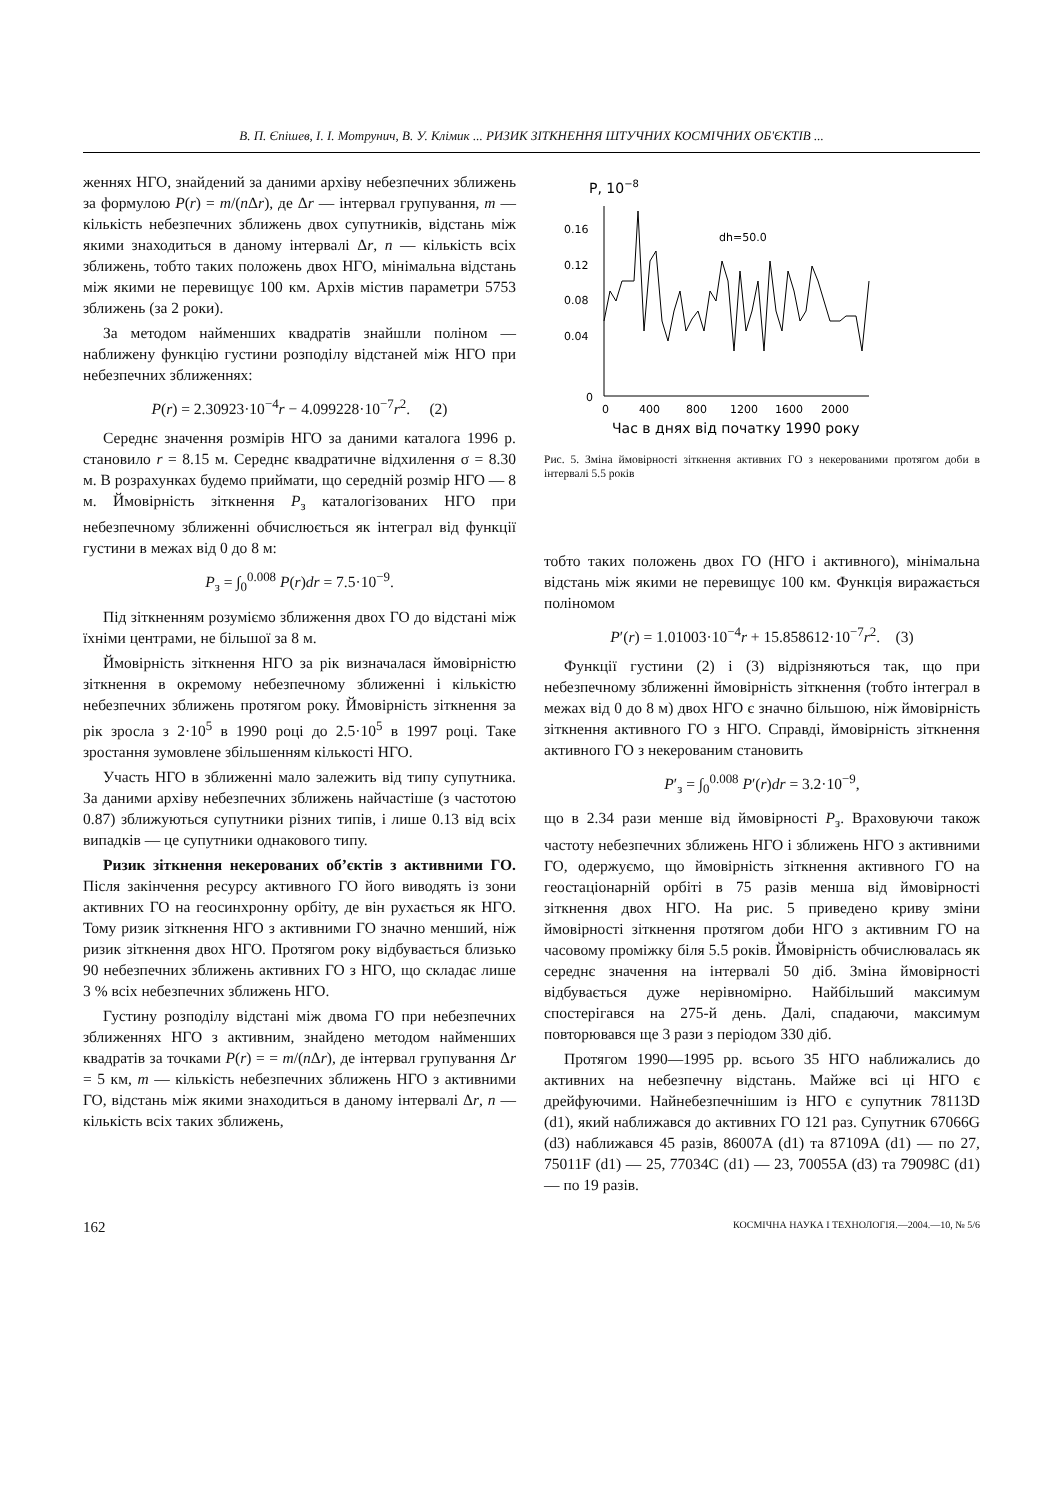В. П. Єпішев, І. І. Мотрунич, В. У. Клімик ... РИЗИК ЗІТКНЕННЯ ШТУЧНИХ КОСМІЧНИХ ОБ'ЄКТІВ ...
женнях НГО, знайдений за даними архіву небезпечних зближень за формулою P(r) = m/(n Δr), де Δr — інтервал групування, m — кількість небезпечних зближень двох супутників, відстань між якими знаходиться в даному інтервалі Δr, n — кількість всіх зближень, тобто таких положень двох НГО, мінімальна відстань між якими не перевищує 100 км. Архів містив параметри 5753 зближень (за 2 роки).
За методом найменших квадратів знайшли поліном — наближену функцію густини розподілу відстаней між НГО при небезпечних зближеннях:
P(r) = 2.30923·10<sup>−4</sup>r − 4.099228·10<sup>−7</sup>r<sup>2</sup>. (2)
Середнє значення розмірів НГО за даними каталога 1996 р. становило r = 8.15 м. Середнє квадратичне відхилення σ = 8.30 м. В розрахунках будемо приймати, що середній розмір НГО — 8 м. Ймовірність зіткнення P<sub>з</sub> каталогізованих НГО при небезпечному зближенні обчислюється як інтеграл від функції густини в межах від 0 до 8 м:
P<sub>з</sub> = ∫<sub>0</sub><sup>0.008</sup> P(r)dr = 7.5·10<sup>−9</sup>.
Під зіткненням розуміємо зближення двох ГО до відстані між їхніми центрами, не більшої за 8 м.
Ймовірність зіткнення НГО за рік визначалася ймовірністю зіткнення в окремому небезпечному зближенні і кількістю небезпечних зближень протягом року. Ймовірність зіткнення за рік зросла з 2·10<sup>5</sup> в 1990 році до 2.5·10<sup>5</sup> в 1997 році. Таке зростання зумовлене збільшенням кількості НГО.
Участь НГО в зближенні мало залежить від типу супутника. За даними архіву небезпечних зближень найчастіше (з частотою 0.87) зближуються супутники різних типів, і лише 0.13 від всіх випадків — це супутники однакового типу.
Ризик зіткнення некерованих об’єктів з активними ГО. Після закінчення ресурсу активного ГО його виводять із зони активних ГО на геосинхронну орбіту, де він рухається як НГО. Тому ризик зіткнення НГО з активними ГО значно менший, ніж ризик зіткнення двох НГО. Протягом року відбувається близько 90 небезпечних зближень активних ГО з НГО, що складає лише 3 % всіх небезпечних зближень НГО.
Густину розподілу відстані між двома ГО при небезпечних зближеннях НГО з активним, знайдено методом найменших квадратів за точками P(r) = = m/(n Δr), де інтервал групування Δr = 5 км, m — кількість небезпечних зближень НГО з активними ГО, відстань між якими знаходиться в даному інтервалі Δr, n — кількість всіх таких зближень,
P, 10−8
0.16
0.12
0.08
0.04
0
0
400
800
1200
1600
2000
Час в днях від початку 1990 року
dh=50.0
Рис. 5. Зміна ймовірності зіткнення активних ГО з некерованими протягом доби в інтервалі 5.5 років
тобто таких положень двох ГО (НГО і активного), мінімальна відстань між якими не перевищує 100 км. Функція виражається поліномом
P′(r) = 1.01003·10<sup>−4</sup>r + 15.858612·10<sup>−7</sup>r<sup>2</sup>. (3)
Функції густини (2) і (3) відрізняються так, що при небезпечному зближенні ймовірність зіткнення (тобто інтеграл в межах від 0 до 8 м) двох НГО є значно більшою, ніж ймовірність зіткнення активного ГО з НГО. Справді, ймовірність зіткнення активного ГО з некерованим становить
P′<sub>з</sub> = ∫<sub>0</sub><sup>0.008</sup> P′(r)dr = 3.2·10<sup>−9</sup>,
що в 2.34 рази менше від ймовірності P<sub>з</sub>. Враховуючи також частоту небезпечних зближень НГО і зближень НГО з активними ГО, одержуємо, що ймовірність зіткнення активного ГО на геостаціонарній орбіті в 75 разів менша від ймовірності зіткнення двох НГО. На рис. 5 приведено криву зміни ймовірності зіткнення протягом доби НГО з активним ГО на часовому проміжку біля 5.5 років. Ймовірність обчислювалась як середнє значення на інтервалі 50 діб. Зміна ймовірності відбувається дуже нерівномірно. Найбільший максимум спостерігався на 275-й день. Далі, спадаючи, максимум повторювався ще 3 рази з періодом 330 діб.
Протягом 1990—1995 рр. всього 35 НГО наближались до активних на небезпечну відстань. Майже всі ці НГО є дрейфуючими. Найнебезпечнішим із НГО є супутник 78113D (d1), який наближався до активних ГО 121 раз. Супутник 67066G (d3) наближався 45 разів, 86007A (d1) та 87109A (d1) — по 27, 75011F (d1) — 25, 77034C (d1) — 23, 70055A (d3) та 79098C (d1) — по 19 разів.
162 КОСМІЧНА НАУКА І ТЕХНОЛОГІЯ.—2004.—10, № 5/6